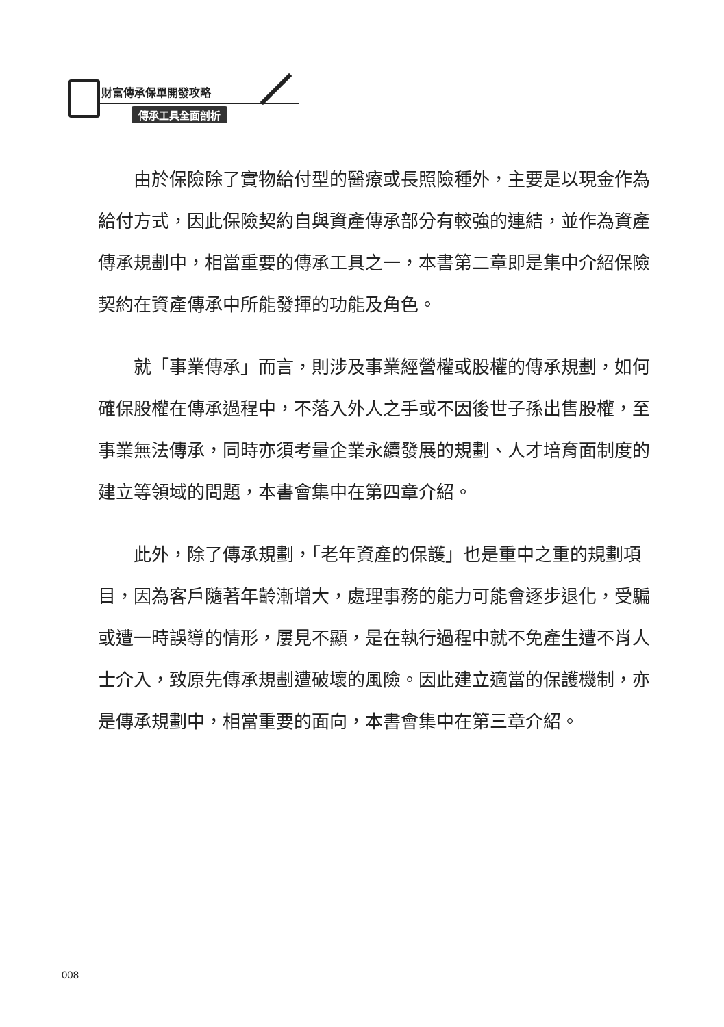財富傳承保單開發攻略
傳承工具全面剖析
由於保險除了實物給付型的醫療或長照險種外，主要是以現金作為給付方式，因此保險契約自與資產傳承部分有較強的連結，並作為資產傳承規劃中，相當重要的傳承工具之一，本書第二章即是集中介紹保險契約在資產傳承中所能發揮的功能及角色。
就「事業傳承」而言，則涉及事業經營權或股權的傳承規劃，如何確保股權在傳承過程中，不落入外人之手或不因後世子孫出售股權，至事業無法傳承，同時亦須考量企業永續發展的規劃、人才培育面制度的建立等領域的問題，本書會集中在第四章介紹。
此外，除了傳承規劃，「老年資產的保護」也是重中之重的規劃項目，因為客戶隨著年齡漸增大，處理事務的能力可能會逐步退化，受騙或遭一時誤導的情形，屢見不顯，是在執行過程中就不免產生遭不肖人士介入，致原先傳承規劃遭破壞的風險。因此建立適當的保護機制，亦是傳承規劃中，相當重要的面向，本書會集中在第三章介紹。
008